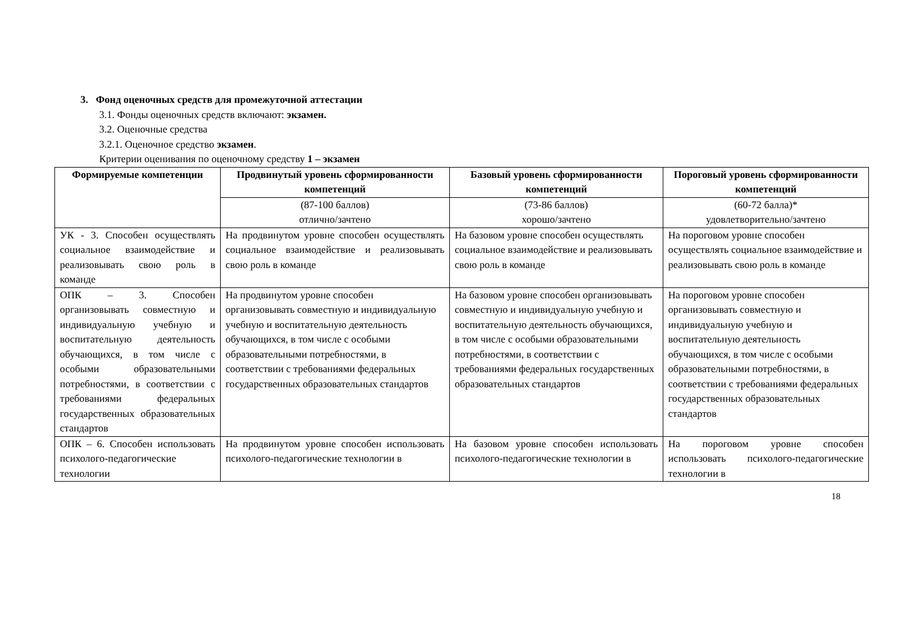3. Фонд оценочных средств для промежуточной аттестации
3.1. Фонды оценочных средств включают: экзамен.
3.2. Оценочные средства
3.2.1. Оценочное средство экзамен.
Критерии оценивания по оценочному средству 1 – экзамен
| Формируемые компетенции | Продвинутый уровень сформированности компетенций | Базовый уровень сформированности компетенций | Пороговый уровень сформированности компетенций |
| --- | --- | --- | --- |
| | (87-100 баллов) отлично/зачтено | (73-86 баллов) хорошо/зачтено | (60-72 балла)* удовлетворительно/зачтено |
| УК - 3. Способен осуществлять социальное взаимодействие и реализовывать свою роль в команде | На продвинутом уровне способен осуществлять социальное взаимодействие и реализовывать свою роль в команде | На базовом уровне способен осуществлять социальное взаимодействие и реализовывать свою роль в команде | На пороговом уровне способен осуществлять социальное взаимодействие и реализовывать свою роль в команде |
| ОПК – 3. Способен организовывать совместную и индивидуальную учебную и воспитательную деятельность обучающихся, в том числе с особыми образовательными потребностями, в соответствии с требованиями федеральных государственных образовательных стандартов | На продвинутом уровне способен организовывать совместную и индивидуальную учебную и воспитательную деятельность обучающихся, в том числе с особыми образовательными потребностями, в соответствии с требованиями федеральных государственных образовательных стандартов | На базовом уровне способен организовывать совместную и индивидуальную учебную и воспитательную деятельность обучающихся, в том числе с особыми образовательными потребностями, в соответствии с требованиями федеральных государственных образовательных стандартов | На пороговом уровне способен организовывать совместную и индивидуальную учебную и воспитательную деятельность обучающихся, в том числе с особыми образовательными потребностями, в соответствии с требованиями федеральных государственных образовательных стандартов |
| ОПК – 6. Способен использовать психолого-педагогические технологии | На продвинутом уровне способен использовать психолого-педагогические технологии в | На базовом уровне способен использовать психолого-педагогические технологии в | На пороговом уровне способен использовать психолого-педагогические технологии в |
18